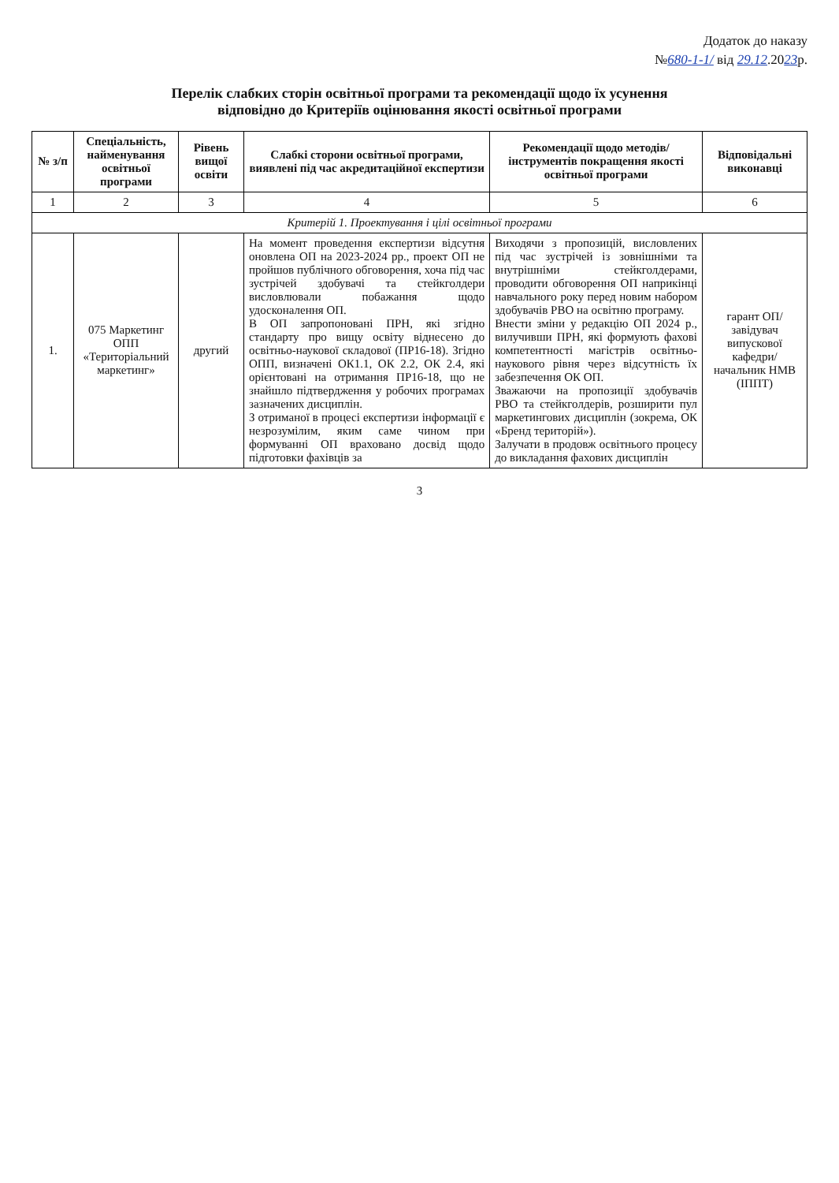Додаток до наказу
№680-1-1/ від 29.12.2023р.
Перелік слабких сторін освітньої програми та рекомендації щодо їх усунення
відповідно до Критеріїв оцінювання якості освітньої програми
| № з/п | Спеціальність, найменування освітньої програми | Рівень вищої освіти | Слабкі сторони освітньої програми, виявлені під час акредитаційної експертизи | Рекомендації щодо методів/інструментів покращення якості освітньої програми | Відповідальні виконавці |
| --- | --- | --- | --- | --- | --- |
| 1 | 2 | 3 | 4 | 5 | 6 |
| Критерій 1. Проектування і цілі освітньої програми | | | | | |
| 1. | 075 Маркетинг ОПП «Територіальний маркетинг» | другий | На момент проведення експертизи відсутня оновлена ОП на 2023-2024 рр., проект ОП не пройшов публічного обговорення, хоча під час зустрічей здобувачі та стейкголдери висловлювали побажання щодо удосконалення ОП. В ОП запропоновані ПРН, які згідно стандарту про вищу освіту віднесено до освітньо-наукової складової (ПР16-18). Згідно ОПП, визначені ОК1.1, ОК 2.2, ОК 2.4, які орієнтовані на отримання ПР16-18, що не знайшло підтвердження у робочих програмах зазначених дисциплін. З отриманої в процесі експертизи інформації є незрозумілим, яким саме чином при формуванні ОП враховано досвід щодо підготовки фахівців за | Виходячи з пропозицій, висловлених під час зустрічей із зовнішніми та внутрішніми стейкголдерами, проводити обговорення ОП наприкінці навчального року перед новим набором здобувачів РВО на освітню програму. Внести зміни у редакцію ОП 2024 р., вилучивши ПРН, які формують фахові компетентності магістрів освітньо-наукового рівня через відсутність їх забезпечення ОК ОП. Зважаючи на пропозиції здобувачів РВО та стейкголдерів, розширити пул маркетингових дисциплін (зокрема, ОК «Бренд територій»). Залучати в продовж освітнього процесу до викладання фахових дисциплін | гарант ОП/ завідувач випускової кафедри/ начальник НМВ (ІППТ) |
3